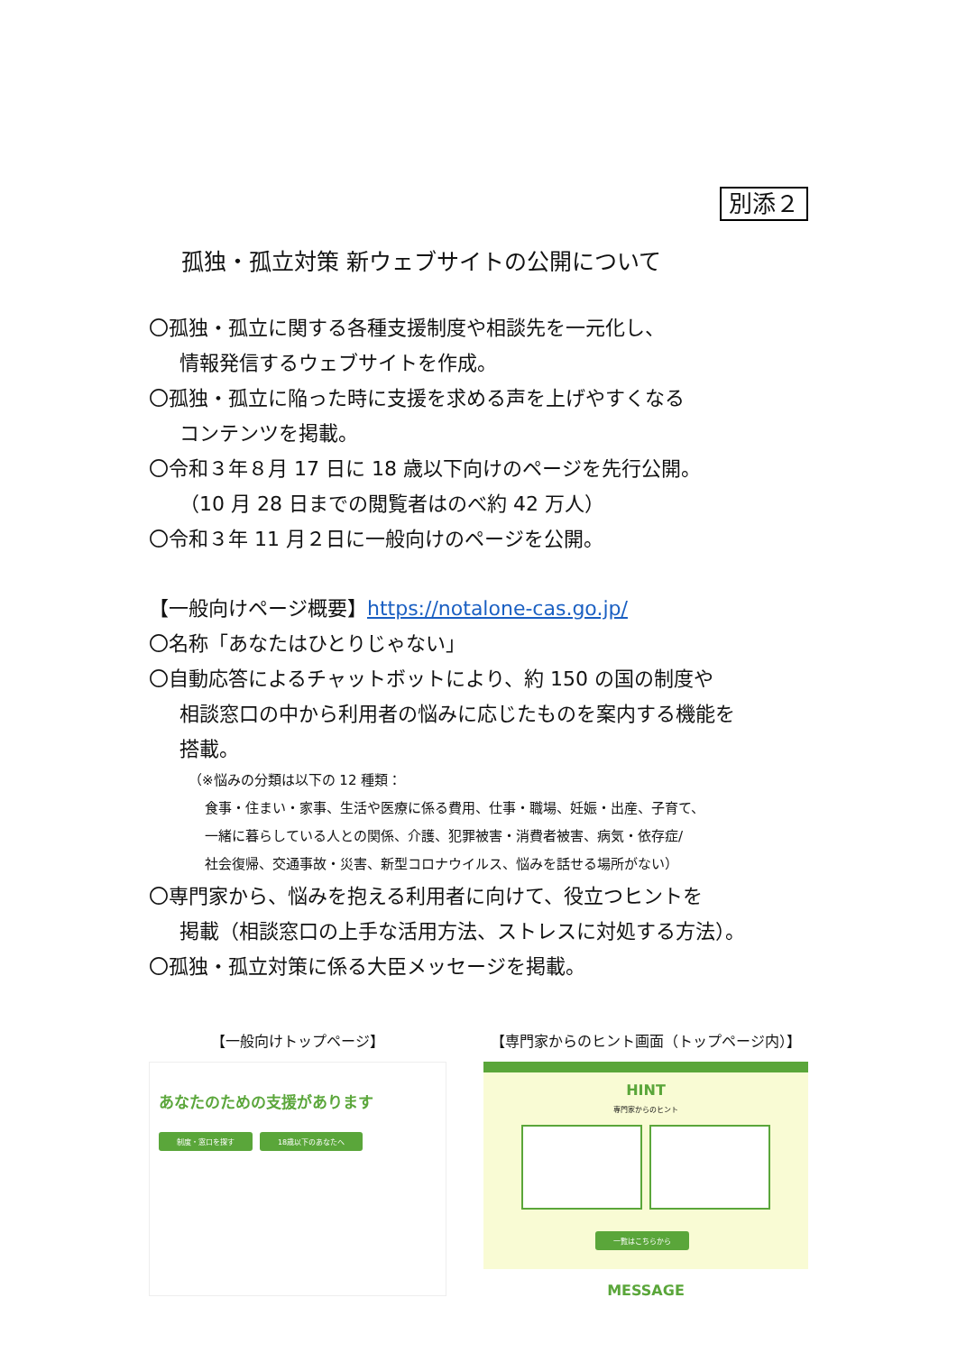別添２
孤独・孤立対策 新ウェブサイトの公開について
〇孤独・孤立に関する各種支援制度や相談先を一元化し、
情報発信するウェブサイトを作成。
〇孤独・孤立に陥った時に支援を求める声を上げやすくなる
コンテンツを掲載。
〇令和３年８月 17 日に 18 歳以下向けのページを先行公開。
（10 月 28 日までの閲覧者はのべ約 42 万人）
〇令和３年 11 月２日に一般向けのページを公開。
【一般向けページ概要】https://notalone-cas.go.jp/
〇名称「あなたはひとりじゃない」
〇自動応答によるチャットボットにより、約 150 の国の制度や
相談窓口の中から利用者の悩みに応じたものを案内する機能を
搭載。
（※悩みの分類は以下の 12 種類：
食事・住まい・家事、生活や医療に係る費用、仕事・職場、妊娠・出産、子育て、
一緒に暮らしている人との関係、介護、犯罪被害・消費者被害、病気・依存症/
社会復帰、交通事故・災害、新型コロナウイルス、悩みを話せる場所がない）
〇専門家から、悩みを抱える利用者に向けて、役立つヒントを
掲載（相談窓口の上手な活用方法、ストレスに対処する方法）。
〇孤独・孤立対策に係る大臣メッセージを掲載。
【一般向けトップページ】
あなたのための支援があります
制度・窓口を探す 18歳以下のあなたへ
【専門家からのヒント画面（トップページ内）】
HINT
専門家からのヒント
一覧はこちらから
MESSAGE